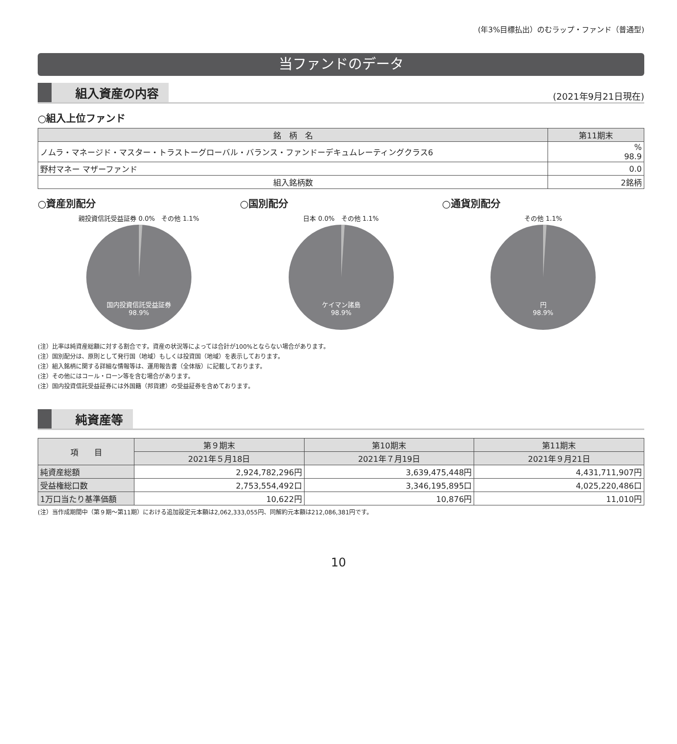(年3%目標払出）のむラップ・ファンド（普通型)
当ファンドのデータ
組入資産の内容
(2021年9月21日現在)
○組入上位ファンド
| 銘 柄 名 | 第11期末 |
| --- | --- |
| ノムラ・マネージド・マスター・トラストーグローバル・バランス・ファンドーデキュムレーティングクラス6 | % 98.9 |
| 野村マネー マザーファンド | 0.0 |
| 組入銘柄数 | 2銘柄 |
○資産別配分
親投資信託受益証券 0.0%　その他 1.1%
国内投資信託受益証券
98.9%
○国別配分
日本 0.0%　その他 1.1%
ケイマン諸島
98.9%
○通貨別配分
その他 1.1%
円
98.9%
(注）比率は純資産総額に対する割合です。資産の状況等によっては合計が100%とならない場合があります。
(注）国別配分は、原則として発行国（地域）もしくは投資国（地域）を表示しております。
(注）組入銘柄に関する詳細な情報等は、運用報告書（全体版）に記載しております。
(注）その他にはコール・ローン等を含む場合があります。
(注）国内投資信託受益証券には外国籍（邦貨建）の受益証券を含めております。
純資産等
| 項 目 | 第９期末 | 第10期末 | 第11期末 |
| --- | --- | --- | --- |
| | 2021年５月18日 | 2021年７月19日 | 2021年９月21日 |
| 純資産総額 | 2,924,782,296円 | 3,639,475,448円 | 4,431,711,907円 |
| 受益権総口数 | 2,753,554,492口 | 3,346,195,895口 | 4,025,220,486口 |
| 1万口当たり基準価額 | 10,622円 | 10,876円 | 11,010円 |
(注）当作成期間中（第９期～第11期）における追加設定元本額は2,062,333,055円、同解約元本額は212,086,381円です。
10